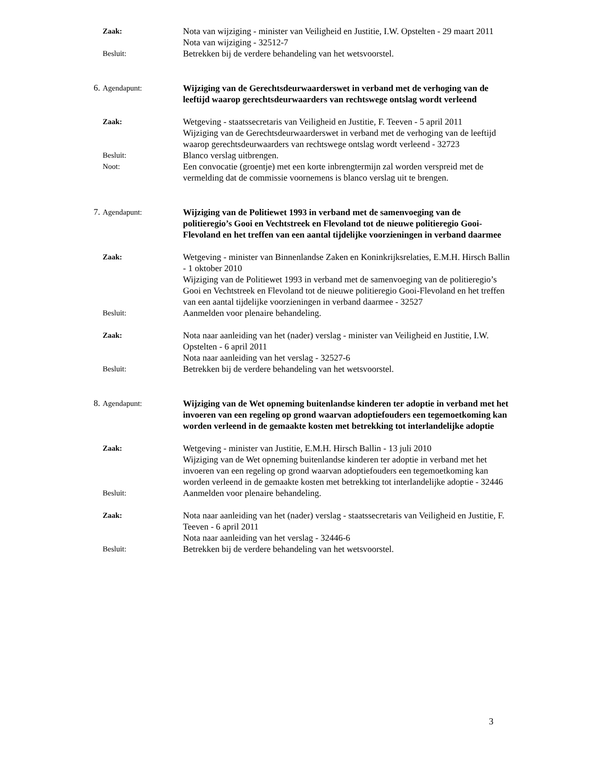Zaak:
Nota van wijziging - minister van Veiligheid en Justitie, I.W. Opstelten - 29 maart 2011
Nota van wijziging - 32512-7
Besluit:
Betrekken bij de verdere behandeling van het wetsvoorstel.
6. Agendapunt:
Wijziging van de Gerechtsdeurwaarderswet in verband met de verhoging van de leeftijd waarop gerechtsdeurwaarders van rechtswege ontslag wordt verleend
Zaak:
Wetgeving - staatssecretaris van Veiligheid en Justitie, F. Teeven - 5 april 2011
Wijziging van de Gerechtsdeurwaarderswet in verband met de verhoging van de leeftijd waarop gerechtsdeurwaarders van rechtswege ontslag wordt verleend - 32723
Besluit:
Blanco verslag uitbrengen.
Noot:
Een convocatie (groentje) met een korte inbrengtermijn zal worden verspreid met de vermelding dat de commissie voornemens is blanco verslag uit te brengen.
7. Agendapunt:
Wijziging van de Politiewet 1993 in verband met de samenvoeging van de politieregio’s Gooi en Vechtstreek en Flevoland tot de nieuwe politieregio Gooi-Flevoland en het treffen van een aantal tijdelijke voorzieningen in verband daarmee
Zaak:
Wetgeving - minister van Binnenlandse Zaken en Koninkrijksrelaties, E.M.H. Hirsch Ballin - 1 oktober 2010
Wijziging van de Politiewet 1993 in verband met de samenvoeging van de politieregio’s Gooi en Vechtstreek en Flevoland tot de nieuwe politieregio Gooi-Flevoland en het treffen van een aantal tijdelijke voorzieningen in verband daarmee - 32527
Besluit:
Aanmelden voor plenaire behandeling.
Zaak:
Nota naar aanleiding van het (nader) verslag - minister van Veiligheid en Justitie, I.W. Opstelten - 6 april 2011
Nota naar aanleiding van het verslag - 32527-6
Besluit:
Betrekken bij de verdere behandeling van het wetsvoorstel.
8. Agendapunt:
Wijziging van de Wet opneming buitenlandse kinderen ter adoptie in verband met het invoeren van een regeling op grond waarvan adoptiefouders een tegemoetkoming kan worden verleend in de gemaakte kosten met betrekking tot interlandelijke adoptie
Zaak:
Wetgeving - minister van Justitie, E.M.H. Hirsch Ballin - 13 juli 2010
Wijziging van de Wet opneming buitenlandse kinderen ter adoptie in verband met het invoeren van een regeling op grond waarvan adoptiefouders een tegemoetkoming kan worden verleend in de gemaakte kosten met betrekking tot interlandelijke adoptie - 32446
Besluit:
Aanmelden voor plenaire behandeling.
Zaak:
Nota naar aanleiding van het (nader) verslag - staatssecretaris van Veiligheid en Justitie, F. Teeven - 6 april 2011
Nota naar aanleiding van het verslag - 32446-6
Besluit:
Betrekken bij de verdere behandeling van het wetsvoorstel.
3